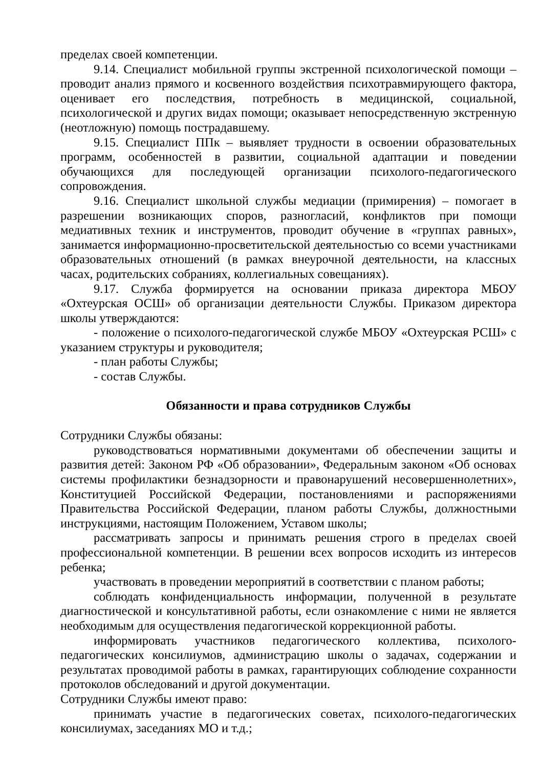пределах своей компетенции.
9.14. Специалист мобильной группы экстренной психологической помощи – проводит анализ прямого и косвенного воздействия психотравмирующего фактора, оценивает его последствия, потребность в медицинской, социальной, психологической и других видах помощи; оказывает непосредственную экстренную (неотложную) помощь пострадавшему.
9.15. Специалист ППк – выявляет трудности в освоении образовательных программ, особенностей в развитии, социальной адаптации и поведении обучающихся для последующей организации психолого-педагогического сопровождения.
9.16. Специалист школьной службы медиации (примирения) – помогает в разрешении возникающих споров, разногласий, конфликтов при помощи медиативных техник и инструментов, проводит обучение в «группах равных», занимается информационно-просветительской деятельностью со всеми участниками образовательных отношений (в рамках внеурочной деятельности, на классных часах, родительских собраниях, коллегиальных совещаниях).
9.17. Служба формируется на основании приказа директора МБОУ «Охтеурская ОСШ» об организации деятельности Службы. Приказом директора школы утверждаются:
- положение о психолого-педагогической службе МБОУ «Охтеурская РСШ» с указанием структуры и руководителя;
- план работы Службы;
- состав Службы.
Обязанности и права сотрудников Службы
Сотрудники Службы обязаны:
руководствоваться нормативными документами об обеспечении защиты и развития детей: Законом РФ «Об образовании», Федеральным законом «Об основах системы профилактики безнадзорности и правонарушений несовершеннолетних», Конституцией Российской Федерации, постановлениями и распоряжениями Правительства Российской Федерации, планом работы Службы, должностными инструкциями, настоящим Положением, Уставом школы;
рассматривать запросы и принимать решения строго в пределах своей профессиональной компетенции. В решении всех вопросов исходить из интересов ребенка;
участвовать в проведении мероприятий в соответствии с планом работы;
соблюдать конфиденциальность информации, полученной в результате диагностической и консультативной работы, если ознакомление с ними не является необходимым для осуществления педагогической коррекционной работы.
информировать участников педагогического коллектива, психолого-педагогических консилиумов, администрацию школы о задачах, содержании и результатах проводимой работы в рамках, гарантирующих соблюдение сохранности протоколов обследований и другой документации.
Сотрудники Службы имеют право:
принимать участие в педагогических советах, психолого-педагогических консилиумах, заседаниях МО и т.д.;